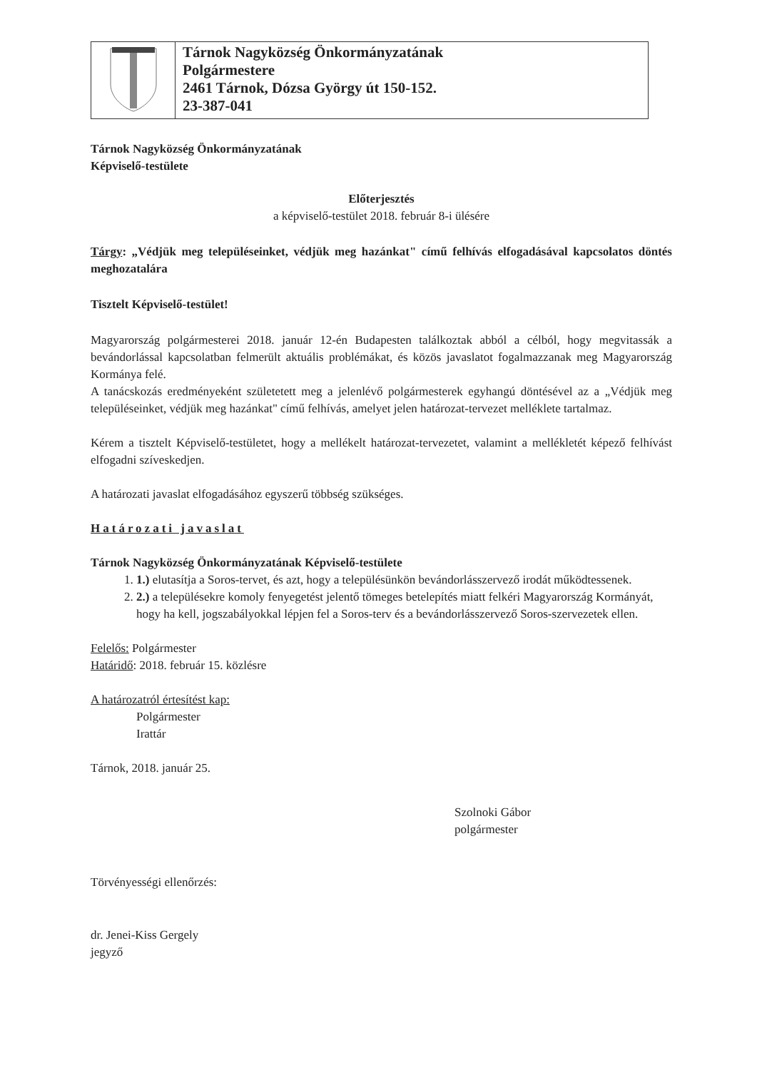| | Tárnok Nagyközség Önkormányzatának Polgármestere 2461 Tárnok, Dózsa György út 150-152. 23-387-041 |
Tárnok Nagyközség Önkormányzatának
Képviselő-testülete
Előterjesztés
a képviselő-testület 2018. február 8-i ülésére
Tárgy: „Védjük meg településeinket, védjük meg hazánkat" című felhívás elfogadásával kapcsolatos döntés meghozatalára
Tisztelt Képviselő-testület!
Magyarország polgármesterei 2018. január 12-én Budapesten találkoztak abból a célból, hogy megvitassák a bevándorlással kapcsolatban felmerült aktuális problémákat, és közös javaslatot fogalmazzanak meg Magyarország Kormánya felé.
A tanácskozás eredményeként születetett meg a jelenlévő polgármesterek egyhangú döntésével az a „Védjük meg településeinket, védjük meg hazánkat" című felhívás, amelyet jelen határozat-tervezet melléklete tartalmaz.
Kérem a tisztelt Képviselő-testületet, hogy a mellékelt határozat-tervezetet, valamint a mellékletét képező felhívást elfogadni szíveskedjen.
A határozati javaslat elfogadásához egyszerű többség szükséges.
Határozati javaslat
Tárnok Nagyközség Önkormányzatának Képviselő-testülete
1. 1.) elutasítja a Soros-tervet, és azt, hogy a településünkön bevándorlásszervező irodát működtessenek.
2. 2.) a településekre komoly fenyegetést jelentő tömeges betelepítés miatt felkéri Magyarország Kormányát, hogy ha kell, jogszabályokkal lépjen fel a Soros-terv és a bevándorlásszervező Soros-szervezetek ellen.
Felelős: Polgármester
Határidő: 2018. február 15. közlésre
A határozatról értesítést kap:
Polgármester
Irattár
Tárnok, 2018. január 25.
Szolnoki Gábor
polgármester
Törvényességi ellenőrzés:
dr. Jenei-Kiss Gergely
jegyző